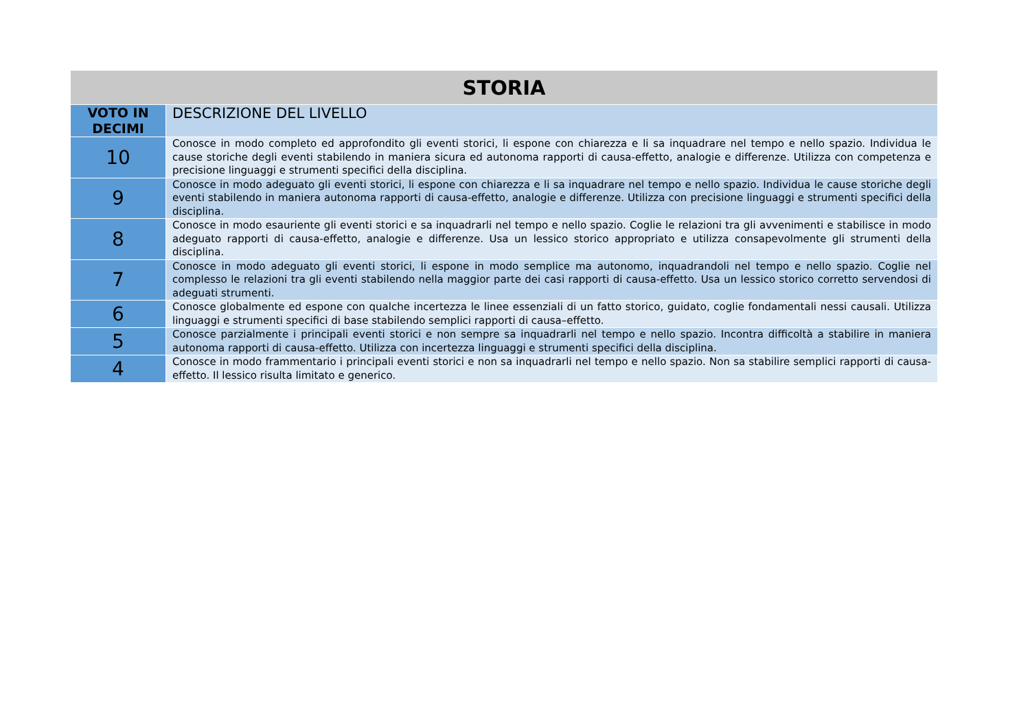| STORIA | |
| --- | --- |
| VOTO IN DECIMI | DESCRIZIONE DEL LIVELLO |
| 10 | Conosce in modo completo ed approfondito gli eventi storici, li espone con chiarezza e li sa inquadrare nel tempo e nello spazio. Individua le cause storiche degli eventi stabilendo in maniera sicura ed autonoma rapporti di causa-effetto, analogie e differenze. Utilizza con competenza e precisione linguaggi e strumenti specifici della disciplina. |
| 9 | Conosce in modo adeguato gli eventi storici, li espone con chiarezza e li sa inquadrare nel tempo e nello spazio. Individua le cause storiche degli eventi stabilendo in maniera autonoma rapporti di causa-effetto, analogie e differenze. Utilizza con precisione linguaggi e strumenti specifici della disciplina. |
| 8 | Conosce in modo esauriente gli eventi storici e sa inquadrarli nel tempo e nello spazio. Coglie le relazioni tra gli avvenimenti e stabilisce in modo adeguato rapporti di causa-effetto, analogie e differenze. Usa un lessico storico appropriato e utilizza consapevolmente gli strumenti della disciplina. |
| 7 | Conosce in modo adeguato gli eventi storici, li espone in modo semplice ma autonomo, inquadrandoli nel tempo e nello spazio. Coglie nel complesso le relazioni tra gli eventi stabilendo nella maggior parte dei casi rapporti di causa-effetto. Usa un lessico storico corretto servendosi di adeguati strumenti. |
| 6 | Conosce globalmente ed espone con qualche incertezza le linee essenziali di un fatto storico, guidato, coglie fondamentali nessi causali. Utilizza linguaggi e strumenti specifici di base stabilendo semplici rapporti di causa–effetto. |
| 5 | Conosce parzialmente i principali eventi storici e non sempre sa inquadrarli nel tempo e nello spazio. Incontra difficoltà a stabilire in maniera autonoma rapporti di causa-effetto. Utilizza con incertezza linguaggi e strumenti specifici della disciplina. |
| 4 | Conosce in modo frammentario i principali eventi storici e non sa inquadrarli nel tempo e nello spazio. Non sa stabilire semplici rapporti di causa-effetto. Il lessico risulta limitato e generico. |